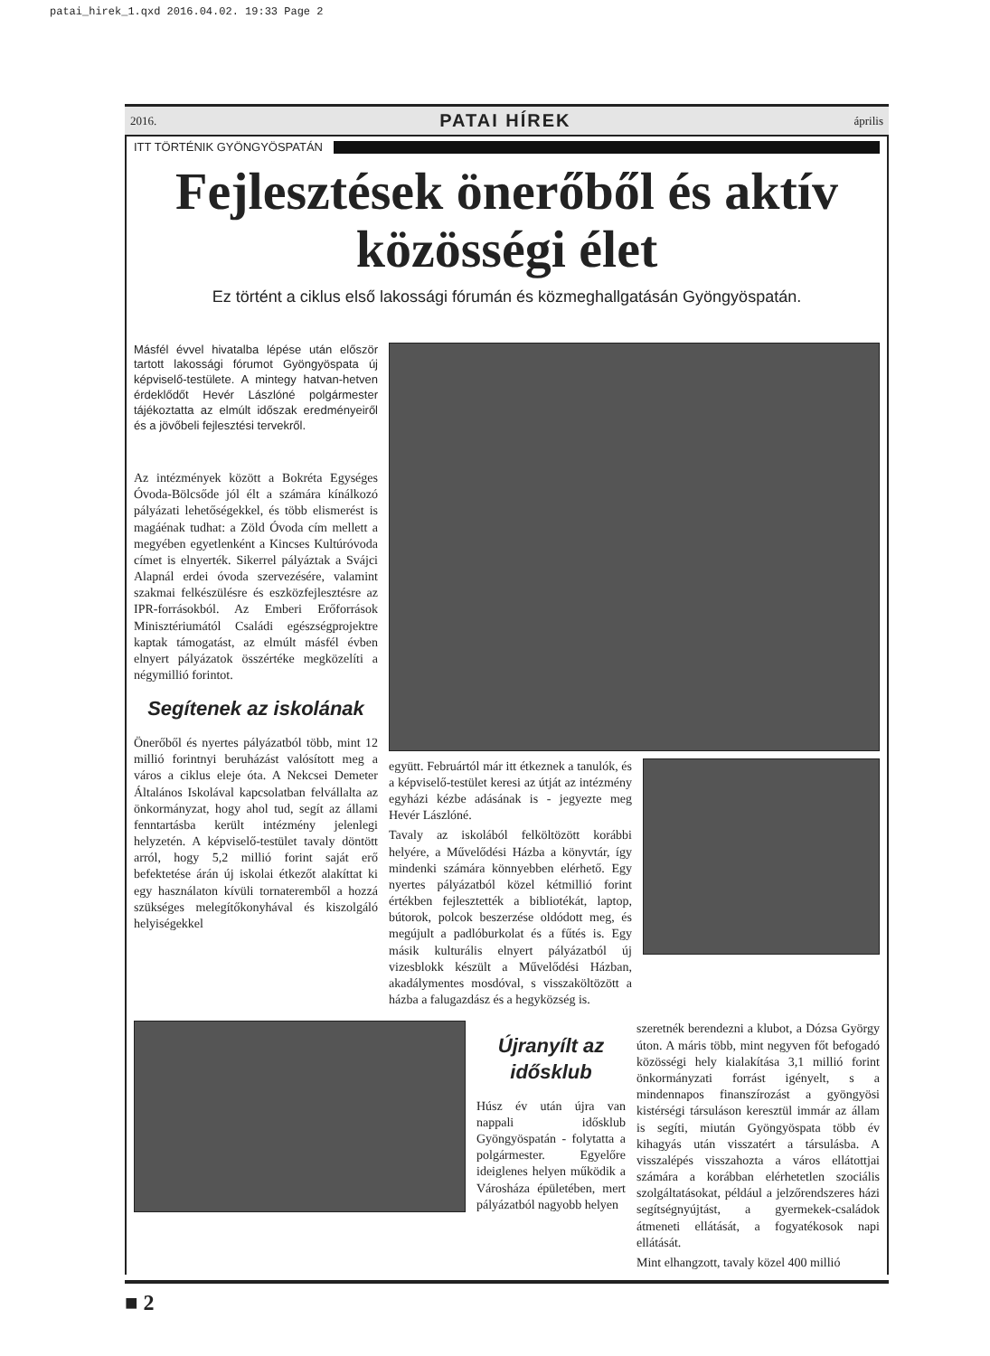patai_hirek_1.qxd 2016.04.02. 19:33 Page 2
2016. PATAI HÍREK április
ITT TÖRTÉNIK GYÖNGYÖSPATÁN
Fejlesztések önerőből és aktív közösségi élet
Ez történt a ciklus első lakossági fórumán és közmeghallgatásán Gyöngyöspatán.
Másfél évvel hivatalba lépése után először tartott lakossági fórumot Gyöngyöspata új képviselő-testülete. A mintegy hatvan-hetven érdeklődőt Hevér Lászlóné polgármester tájékoztatta az elmúlt időszak eredményeiről és a jövőbeli fejlesztési tervekről.
Az intézmények között a Bokréta Egységes Óvoda-Bölcsőde jól élt a számára kínálkozó pályázati lehetőségekkel, és több elismerést is magáénak tudhat: a Zöld Óvoda cím mellett a megyében egyetlenként a Kincses Kultúróvoda címet is elnyerték. Sikerrel pályáztak a Svájci Alapnál erdei óvoda szervezésére, valamint szakmai felkészülésre és eszközfejlesztésre az IPR-forrásokból. Az Emberi Erőforrások Minisztériumától Családi egészségprojektre kaptak támogatást, az elmúlt másfél évben elnyert pályázatok összértéke megközelíti a négymillió forintot.
Segítenek az iskolának
Önerőből és nyertes pályázatból több, mint 12 millió forintnyi beruházást valósított meg a város a ciklus eleje óta. A Nekcsei Demeter Általános Iskolával kapcsolatban felvállalta az önkormányzat, hogy ahol tud, segít az állami fenntartásba került intézmény jelenlegi helyzetén. A képviselő-testület tavaly döntött arról, hogy 5,2 millió forint saját erő befektetése árán új iskolai étkezőt alakíttat ki egy használaton kívüli tornateremből a hozzá szükséges melegítőkonyhával és kiszolgáló helyiségekkel
együtt. Februártól már itt étkeznek a tanulók, és a képviselő-testület keresi az útját az intézmény egyházi kézbe adásának is - jegyezte meg Hevér Lászlóné.
Tavaly az iskolából felköltözött korábbi helyére, a Művelődési Házba a könyvtár, így mindenki számára könnyebben elérhető. Egy nyertes pályázatból közel kétmillió forint értékben fejlesztették a bibliotékát, laptop, bútorok, polcok beszerzése oldódott meg, és megújult a padlóburkolat és a fűtés is. Egy másik kulturális elnyert pályázatból új vizesblokk készült a Művelődési Házban, akadálymentes mosdóval, s visszaköltözött a házba a falugazdász és a hegyközség is.
Újranyílt az idősklub
Húsz év után újra van nappali idősklub Gyöngyöspatán - folytatta a polgármester. Egyelőre ideiglenes helyen működik a Városháza épületében, mert pályázatból nagyobb helyen
szeretnék berendezni a klubot, a Dózsa György úton. A máris több, mint negyven főt befogadó közösségi hely kialakítása 3,1 millió forint önkormányzati forrást igényelt, s a mindennapos finanszírozást a gyöngyösi kistérségi társuláson keresztül immár az állam is segíti, miután Gyöngyöspata több év kihagyás után visszatért a társulásba. A visszalépés visszahozta a város ellátottjai számára a korábban elérhetetlen szociális szolgáltatásokat, például a jelzőrendszeres házi segítségnyújtást, a gyermekek-családok átmeneti ellátását, a fogyatékosok napi ellátását.
Mint elhangzott, tavaly közel 400 millió
■ 2